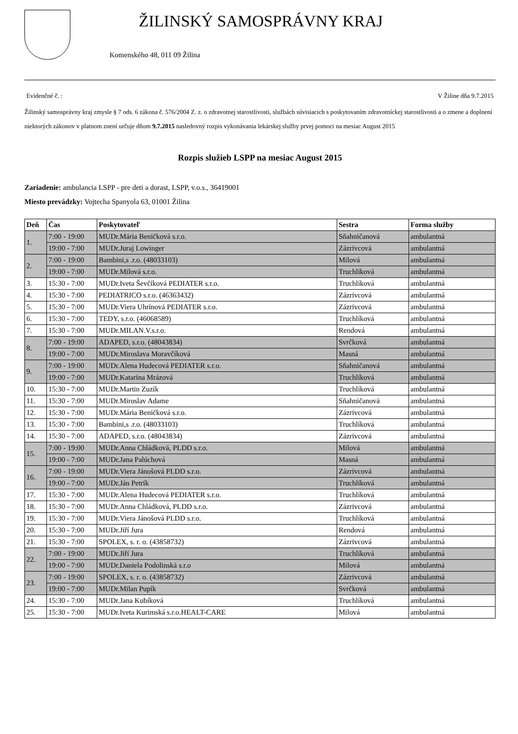ŽILINSKÝ SAMOSPRÁVNY KRAJ
Komenského 48, 011 09 Žilina
Evidenčné č. : V Žiline dňa 9.7.2015
Žilinský samosprávny kraj zmysle § 7 ods. 6 zákona č. 576/2004 Z. z. o zdravotnej starostlivosti, službách súvisiacich s poskytovaním zdravotníckej starostlivosti a o zmene a doplnení niektorých zákonov v platnom znení určuje dňom 9.7.2015 nasledovný rozpis vykonávania lekárskej služby prvej pomoci na mesiac August 2015
Rozpis služieb LSPP na mesiac August 2015
Zariadenie: ambulancia LSPP - pre deti a dorast, LSPP, v.o.s., 36419001
Miesto prevádzky: Vojtecha Spanyola 63, 01001 Žilina
| Deň | Čas | Poskytovateľ | Sestra | Forma služby |
| --- | --- | --- | --- | --- |
| 1. | 7:00 - 19:00 | MUDr.Mária Beničková s.r.o. | Sňahničanová | ambulantná |
| | 19:00 - 7:00 | MUDr.Juraj Lowinger | Zázrivcová | ambulantná |
| 2. | 7:00 - 19:00 | Bambini,s .r.o. (48033103) | Milová | ambulantná |
| | 19:00 - 7:00 | MUDr.Milová s.r.o. | Truchlíková | ambulantná |
| 3. | 15:30 - 7:00 | MUDr.Iveta Ševčíková PEDIATER s.r.o. | Truchlíková | ambulantná |
| 4. | 15:30 - 7:00 | PEDIATRICO s.r.o. (46363432) | Zázrivcová | ambulantná |
| 5. | 15:30 - 7:00 | MUDr.Viera Uhrínová PEDIATER s.r.o. | Zázrivcová | ambulantná |
| 6. | 15:30 - 7:00 | TEDY, s.r.o. (46068589) | Truchlíková | ambulantná |
| 7. | 15:30 - 7:00 | MUDr.MILAN.V.s.r.o. | Rendová | ambulantná |
| 8. | 7:00 - 19:00 | ADAPED, s.r.o. (48043834) | Svrčková | ambulantná |
| | 19:00 - 7:00 | MUDr.Miroslava Moravčíková | Masná | ambulantná |
| 9. | 7:00 - 19:00 | MUDr.Alena Hudecová PEDIATER s.r.o. | Sňahničanová | ambulantná |
| | 19:00 - 7:00 | MUDr.Katarína Mrázová | Truchlíková | ambulantná |
| 10. | 15:30 - 7:00 | MUDr.Martin Zuzík | Truchlíková | ambulantná |
| 11. | 15:30 - 7:00 | MUDr.Miroslav Adame | Sňahničanová | ambulantná |
| 12. | 15:30 - 7:00 | MUDr.Mária Beničková s.r.o. | Zázrivcová | ambulantná |
| 13. | 15:30 - 7:00 | Bambini,s .r.o. (48033103) | Truchlíková | ambulantná |
| 14. | 15:30 - 7:00 | ADAPED, s.r.o. (48043834) | Zázrivcová | ambulantná |
| 15. | 7:00 - 19:00 | MUDr.Anna Chládková, PLDD s.r.o. | Milová | ambulantná |
| | 19:00 - 7:00 | MUDr.Jana Palúchová | Masná | ambulantná |
| 16. | 7:00 - 19:00 | MUDr.Viera Jánošová PLDD s.r.o. | Zázrivcová | ambulantná |
| | 19:00 - 7:00 | MUDr.Ján Petrík | Truchlíková | ambulantná |
| 17. | 15:30 - 7:00 | MUDr.Alena Hudecová PEDIATER s.r.o. | Truchlíková | ambulantná |
| 18. | 15:30 - 7:00 | MUDr.Anna Chládková, PLDD s.r.o. | Zázrivcová | ambulantná |
| 19. | 15:30 - 7:00 | MUDr.Viera Jánošová PLDD s.r.o. | Truchlíková | ambulantná |
| 20. | 15:30 - 7:00 | MUDr.Jiří Jura | Rendová | ambulantná |
| 21. | 15:30 - 7:00 | SPOLEX, s. r. o. (43858732) | Zázrivcová | ambulantná |
| 22. | 7:00 - 19:00 | MUDr.Jiří Jura | Truchlíková | ambulantná |
| | 19:00 - 7:00 | MUDr.Daniela Podolinská s.r.o | Milová | ambulantná |
| 23. | 7:00 - 19:00 | SPOLEX, s. r. o. (43858732) | Zázrivcová | ambulantná |
| | 19:00 - 7:00 | MUDr.Milan Pupík | Svrčková | ambulantná |
| 24. | 15:30 - 7:00 | MUDr.Jana Kubíková | Truchlíková | ambulantná |
| 25. | 15:30 - 7:00 | MUDr.Iveta Kurimská s.r.o.HEALT-CARE | Milová | ambulantná |